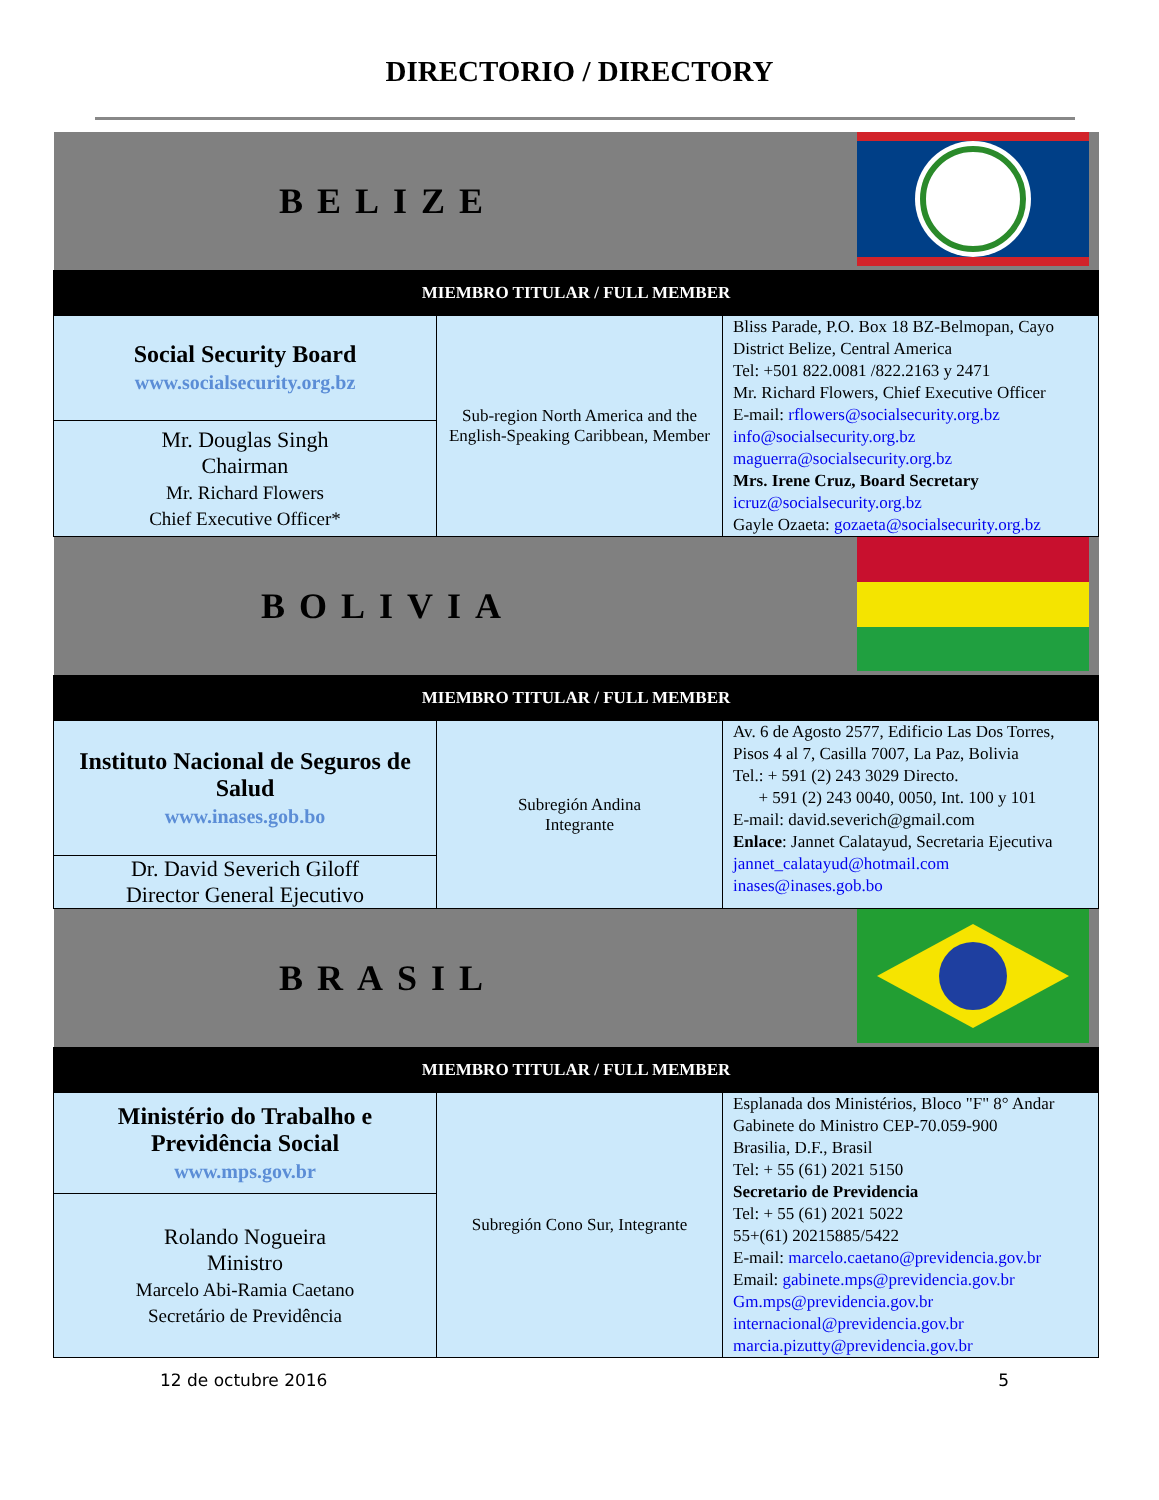DIRECTORIO / DIRECTORY
| BELIZE | | |
| MIEMBRO TITULAR / FULL MEMBER | | |
| Social Security Board www.socialsecurity.org.bz | Sub-region North America and the English-Speaking Caribbean, Member | Bliss Parade, P.O. Box 18 BZ-Belmopan, Cayo District Belize, Central America Tel: +501 822.0081 /822.2163 y 2471 Mr. Richard Flowers, Chief Executive Officer E-mail: rflowers@socialsecurity.org.bz info@socialsecurity.org.bz maguerra@socialsecurity.org.bz Mrs. Irene Cruz, Board Secretary icruz@socialsecurity.org.bz Gayle Ozaeta: gozaeta@socialsecurity.org.bz |
| Mr. Douglas Singh Chairman Mr. Richard Flowers Chief Executive Officer* | | |
| BOLIVIA | | |
| MIEMBRO TITULAR / FULL MEMBER | | |
| Instituto Nacional de Seguros de Salud www.inases.gob.bo | Subregión Andina Integrante | Av. 6 de Agosto 2577, Edificio Las Dos Torres, Pisos 4 al 7, Casilla 7007, La Paz, Bolivia Tel.: + 591 (2) 243 3029 Directo. + 591 (2) 243 0040, 0050, Int. 100 y 101 E-mail: david.severich@gmail.com Enlace : Jannet Calatayud, Secretaria Ejecutiva jannet_calatayud@hotmail.com inases@inases.gob.bo |
| Dr. David Severich Giloff Director General Ejecutivo | | |
| BRASIL | | |
| MIEMBRO TITULAR / FULL MEMBER | | |
| Ministério do Trabalho e Previdência Social www.mps.gov.br | Subregión Cono Sur, Integrante | Esplanada dos Ministérios, Bloco "F" 8° Andar Gabinete do Ministro CEP-70.059-900 Brasilia, D.F., Brasil Tel: + 55 (61) 2021 5150 Secretario de Previdencia Tel: + 55 (61) 2021 5022 55+(61) 20215885/5422 E-mail: marcelo.caetano@previdencia.gov.br Email: gabinete.mps@previdencia.gov.br Gm.mps@previdencia.gov.br internacional@previdencia.gov.br marcia.pizutty@previdencia.gov.br |
| Rolando Nogueira Ministro Marcelo Abi-Ramia Caetano Secretário de Previdência | | |
12 de octubre 2016 5